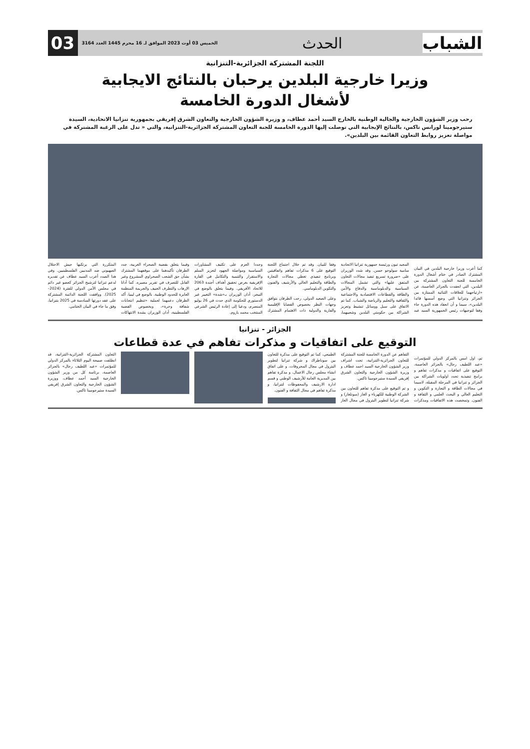الشباب
الحدث
الخميس 03 أوت 2023 الموافق لـ 16 محرم 1445 العدد 3164
03
اللجنة المشتركة الجزائرية-التنزانية
وزيرا خارجية البلدين يرحبان بالنتائج الايجابية
لأشغال الدورة الخامسة
رحب وزير الشؤون الخارجية والجالية الوطنية بالخارج السيد أحمد عطاف، و وزيرة الشؤون الخارجية والتعاون الشرق إفريقي بجمهورية تنزانيا الاتحادية، السيدة ستيرجومينا لورانس تاكس، بالنتائج الإيجابية التي توصلت إليها الدورة الخامسة للجنة التعاون المشتركة الجزائرية-التنزانية، والتي « تدل على الرغبة المشتركة في مواصلة تعزيز روابط التعاون القائمة بين البلدين».
كما أعرب وزيرا خارجية البلدين في البيان المشترك الصادر في ختام أشغال الدورة الخامسة للجنة التعاون المشتركة بين البلدين، التي انعقدت بالجزائر العاصمة، عن «ارتياحهما للعلاقات الثنائية الممتازة بين الجزائر وتنزانيا التي وضع أسسها قائدا البلدين»، سيما و أن انعقاد هذه الدورة جاء وفقا لتوجيهات رئيس الجمهورية السيد عبد المجيد تبون ورئيسة جمهورية تنزانيا الاتحادية سامية سولوحو حسن. وقد شدد الوزيران على «ضرورة تسريع تنفيذ مجالات التعاون المتفق عليها» والتي تشمل المجالات السياسية والدبلوماسية والدفاع والأمن والطاقة والقطاعات الاقتصادية والاجتماعية والثقافية والتعليم والرياضة والشباب. كما تم الاتفاق على سبل ووسائل تنشيط وتعزيز الشراكة بين حكومتي البلدين وشعبيهما، وفقا للبيان. وقد تم خلال اجتماع اللجنة التوقيع على 6 مذكرات تفاهم واتفاقيتين وبرنامج تنفيذي تغطي مجالات التجارة والطاقة والتعليم العالي والأرشيف والفنون والتكوين الدبلوماسي.
وعلى الصعيد الدولي، رحب الطرفان بتوافق وجهات النظر بخصوص القضايا الإقليمية والقارية والدولية ذات الاهتمام المشترك وجددا العزم على تكثيف المشاورات السياسية ومواصلة الجهود لتعزيز السلم والاستقرار والتنمية والتكامل في القارة الإفريقية بغرض تحقيق أهداف أجندة 2063 للاتحاد الأفريقي. وفيما يتعلق بالوضع في النيجر، أدان الوزيران بـ«شدة» التغيير غير الدستوري للحكومة الذي حدث في 26 يوليو المنصرم، ودعيا إلى إعادة الرئيس الشرعي المنتخب محمد بازوم.
وفيما يتعلق بقضية الصحراء الغربية، جدد الطرفان تأكيدهما على موقفهما المشترك بشأن حق الشعب الصحراوي المشروع وغير القابل للتصرف في تقرير مصيره. كما أدانا الإرهاب والتطرف العنيف والجريمة المنظمة العابرة للحدود الوطنية. بالوضع في ليبيا، أكد الطرفان دعمهما لعملية «تنظيم انتخابات شفافة وحرة»، وبخصوص القضية الفلسطينية، أدان الوزيران بشدة الانتهاكات المتكررة التي يرتكبها جيش الاحتلال الصهيوني ضد المدنيين الفلسطينيين. وفي هذا الصدد أعرب السيد عطاف عن تقديره لدعم تنزانيا لترشيح الجزائر كعضو غير دائم في مجلس الأمن الدولي للفترة (2024–2025). ووافقت اللجنة الدائمة المشتركة على عقد دورتها السادسة في 2025 بتنزانيا، وفق ما جاء في البيان الختامي.
الجزائر - تنزانيا
التوقيع على اتفاقيات و مذكرات تفاهم في عدة قطاعات
تم، اول امس بالمركز الدولي للمؤتمرات «عبد اللطيف رحال» بالجزائر العاصمة، التوقيع على اتفاقيات و مذكرات تفاهم و برامج تنفيذية تحدد اولويات الشراكة بين الجزائر و تنزانيا في المرحلة المقبلة، لاسيما في مجالات الطاقة و التجارة و التكوين و التعليم العالي و البحث العلمي و الثقافة و الفنون. وتمخضت هذه الاتفاقيات ومذكرات التفاهم عن الدورة الخامسة للجنة المشتركة للتعاون الجزائرية-التنزانية، تحت اشراف وزير الشؤون الخارجية السيد احمد عطاف و وزيرة الشؤون الخارجية والتعاون الشرق إفريقي السيدة ستيرجومينا تاكس.
و تم التوقيع على مذكرة تفاهم للتعاون بين الشركة الوطنية للكهرباء و الغاز (سونلغاز) و شركة تنزانيا لتطوير البترول في مجال الغاز الطبيعي، كما تم التوقيع على مذكرة للتعاون بين سوناطراك و شركة تنزانيا لتطوير البترول في مجال المحروقات، و على اتفاق انشاء مجلس رجال الاعمال، و مذكرة تفاهم بين المديرية العامة للأرشيف الوطني و قسم ادارة الارشيف والمحفوظات لتنزانيا، و مذكرة تفاهم في مجال الثقافة و الفنون.
التعاون المشتركة الجزائرية-التنزانية، قد انطلقت صبيحة اليوم الثلاثاء بالمركز الدولي للمؤتمرات «عبد اللطيف رحال» بالجزائر العاصمة، برئاسة كل من وزير الشؤون الخارجية السيد أحمد عطاف، ووزيرة الشؤون الخارجية والتعاون الشرق إفريقي السيدة ستيرجومينا تاكس.